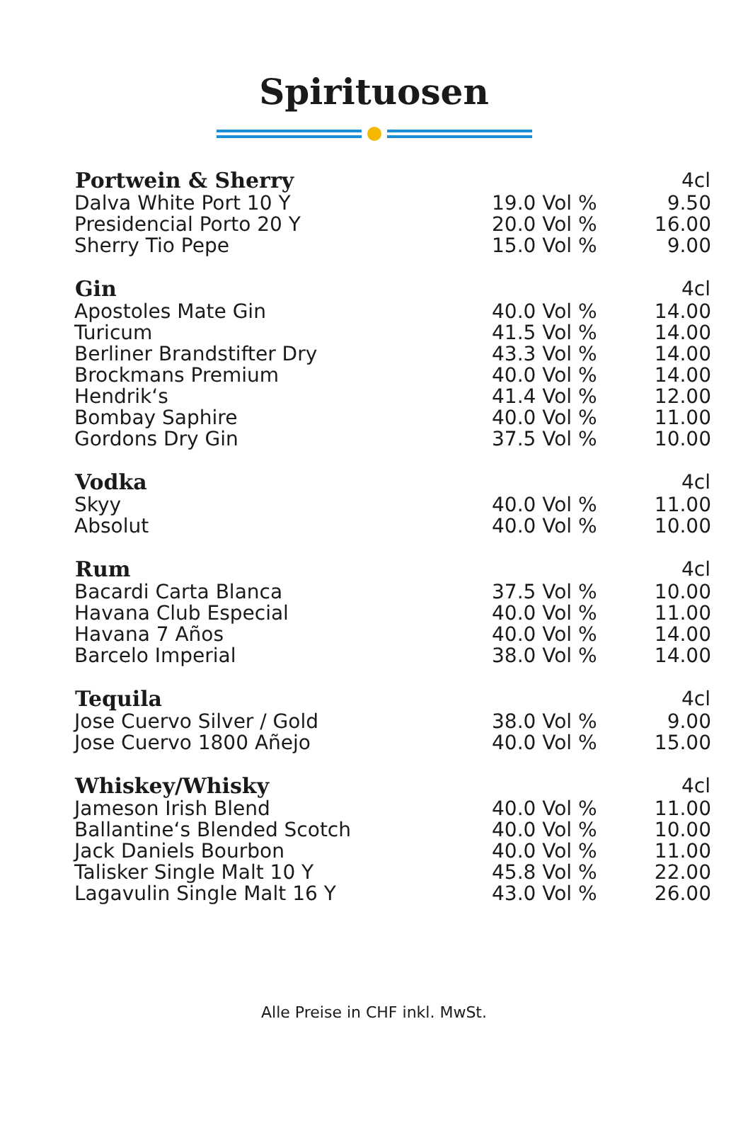Spirituosen
| Portwein & Sherry | | 4cl |
| --- | --- | --- |
| Dalva White Port 10 Y | 19.0 Vol % | 9.50 |
| Presidencial Porto 20 Y | 20.0 Vol % | 16.00 |
| Sherry Tio Pepe | 15.0 Vol % | 9.00 |
| Gin | | 4cl |
| Apostoles Mate Gin | 40.0 Vol % | 14.00 |
| Turicum | 41.5 Vol % | 14.00 |
| Berliner Brandstifter Dry | 43.3 Vol % | 14.00 |
| Brockmans Premium | 40.0 Vol % | 14.00 |
| Hendrik‘s | 41.4 Vol % | 12.00 |
| Bombay Saphire | 40.0 Vol % | 11.00 |
| Gordons Dry Gin | 37.5 Vol % | 10.00 |
| Vodka | | 4cl |
| Skyy | 40.0 Vol % | 11.00 |
| Absolut | 40.0 Vol % | 10.00 |
| Rum | | 4cl |
| Bacardi Carta Blanca | 37.5 Vol % | 10.00 |
| Havana Club Especial | 40.0 Vol % | 11.00 |
| Havana 7 Años | 40.0 Vol % | 14.00 |
| Barcelo Imperial | 38.0 Vol % | 14.00 |
| Tequila | | 4cl |
| Jose Cuervo Silver / Gold | 38.0 Vol % | 9.00 |
| Jose Cuervo 1800 Añejo | 40.0 Vol % | 15.00 |
| Whiskey/Whisky | | 4cl |
| Jameson Irish Blend | 40.0 Vol % | 11.00 |
| Ballantine‘s Blended Scotch | 40.0 Vol % | 10.00 |
| Jack Daniels Bourbon | 40.0 Vol % | 11.00 |
| Talisker Single Malt 10 Y | 45.8 Vol % | 22.00 |
| Lagavulin Single Malt 16 Y | 43.0 Vol % | 26.00 |
Alle Preise in CHF inkl. MwSt.